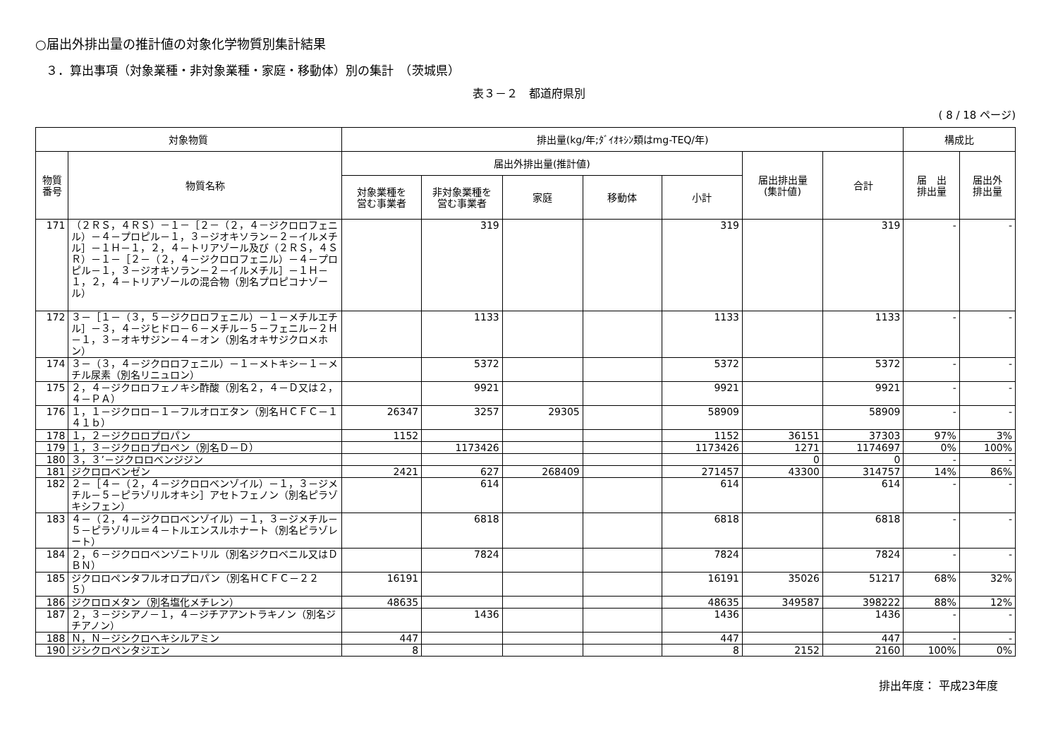○届出外排出量の推計値の対象化学物質別集計結果
３．算出事項（対象業種・非対象業種・家庭・移動体）別の集計　（茨城県）
表３－２　都道府県別
( 8 / 18 ページ)
| 対象物質 | | 排出量(kg/年;ﾀﾞｲｵｷｼﾝ類はmg-TEQ/年) | | | | | | | 構成比 | |
| --- | --- | --- | --- | --- | --- | --- | --- | --- | --- | --- |
| 物質 番号 | 物質名称 | 届出外排出量(推計値) | | | | | 届出排出量 (集計値) | 合計 | 届 出 排出量 | 届出外 排出量 |
| | | 対象業種を 営む事業者 | 非対象業種を 営む事業者 | 家庭 | 移動体 | 小計 | | | | |
| 171 | （２ＲＳ，４ＲＳ）－１－［２－（２，４－ジクロロフェニル）－４－プロピル－１，３－ジオキソラン－２－イルメチル］－１Ｈ－１，２，４－トリアゾール及び（２ＲＳ，４ＳＲ）－１－［２－（２，４－ジクロロフェニル）－４－プロピル－１，３－ジオキソラン－２－イルメチル］－１Ｈ－１，２，４－トリアゾールの混合物（別名プロピコナゾール） | | 319 | | | 319 | | 319 | - | - |
| 172 | ３－［１－（３，５－ジクロロフェニル）－１－メチルエチル］－３，４－ジヒドロ－６－メチル－５－フェニル－２Ｈ－１，３－オキサジン－４－オン（別名オキサジクロメホン） | | 1133 | | | 1133 | | 1133 | - | - |
| 174 | ３－（３，４－ジクロロフェニル）－１－メトキシ－１－メチル尿素（別名リニュロン） | | 5372 | | | 5372 | | 5372 | - | - |
| 175 | ２，４－ジクロロフェノキシ酢酸（別名２，４－Ｄ又は２，４－ＰＡ） | | 9921 | | | 9921 | | 9921 | - | - |
| 176 | １，１－ジクロロ－１－フルオロエタン（別名ＨＣＦＣ－１４１ｂ） | 26347 | 3257 | 29305 | | 58909 | | 58909 | - | - |
| 178 | １，２－ジクロロプロパン | 1152 | | | | 1152 | 36151 | 37303 | 97% | 3% |
| 179 | １，３－ジクロロプロペン（別名Ｄ－Ｄ） | | 1173426 | | | 1173426 | 1271 | 1174697 | 0% | 100% |
| 180 | ３，３’－ジクロロベンジジン | | | | | | 0 | 0 | - | - |
| 181 | ジクロロベンゼン | 2421 | 627 | 268409 | | 271457 | 43300 | 314757 | 14% | 86% |
| 182 | ２－［４－（２，４－ジクロロベンゾイル）－１，３－ジメチル－５－ピラゾリルオキシ］アセトフェノン（別名ピラゾキシフェン） | | 614 | | | 614 | | 614 | - | - |
| 183 | ４－（２，４－ジクロロベンゾイル）－１，３－ジメチル－５－ピラゾリル＝４－トルエンスルホナート（別名ピラゾレート） | | 6818 | | | 6818 | | 6818 | - | - |
| 184 | ２，６－ジクロロベンゾニトリル（別名ジクロベニル又はＤＢＮ） | | 7824 | | | 7824 | | 7824 | - | - |
| 185 | ジクロロペンタフルオロプロパン（別名ＨＣＦＣ－２２５） | 16191 | | | | 16191 | 35026 | 51217 | 68% | 32% |
| 186 | ジクロロメタン（別名塩化メチレン） | 48635 | | | | 48635 | 349587 | 398222 | 88% | 12% |
| 187 | ２，３－ジシアノ－１，４－ジチアアントラキノン（別名ジチアノン） | | 1436 | | | 1436 | | 1436 | - | - |
| 188 | Ｎ，Ｎ－ジシクロヘキシルアミン | 447 | | | | 447 | | 447 | - | - |
| 190 | ジシクロペンタジエン | 8 | | | | 8 | 2152 | 2160 | 100% | 0% |
排出年度： 平成23年度